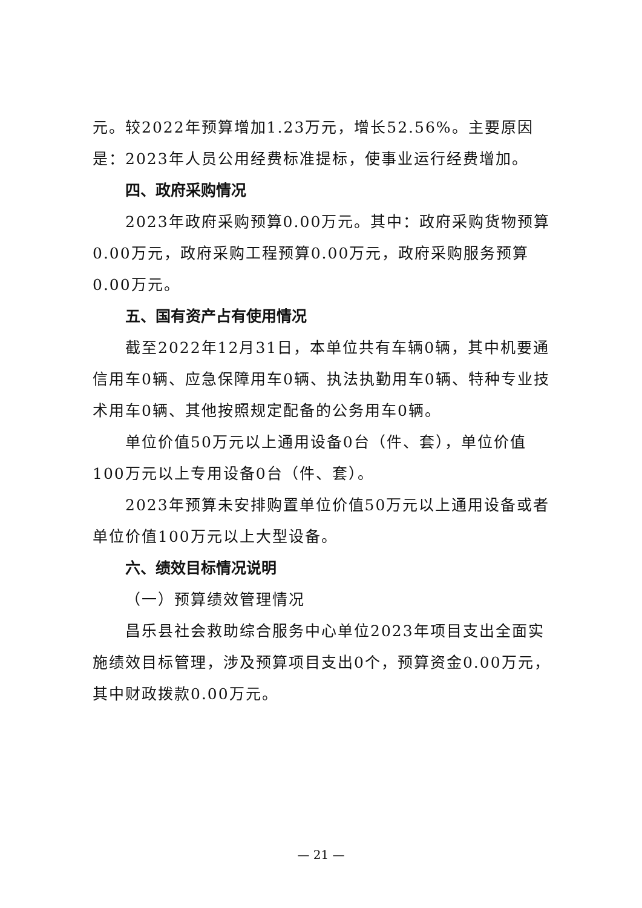元。较2022年预算增加1.23万元，增长52.56%。主要原因是：2023年人员公用经费标准提标，使事业运行经费增加。
四、政府采购情况
2023年政府采购预算0.00万元。其中：政府采购货物预算0.00万元，政府采购工程预算0.00万元，政府采购服务预算0.00万元。
五、国有资产占有使用情况
截至2022年12月31日，本单位共有车辆0辆，其中机要通信用车0辆、应急保障用车0辆、执法执勤用车0辆、特种专业技术用车0辆、其他按照规定配备的公务用车0辆。
单位价值50万元以上通用设备0台（件、套），单位价值100万元以上专用设备0台（件、套）。
2023年预算未安排购置单位价值50万元以上通用设备或者单位价值100万元以上大型设备。
六、绩效目标情况说明
（一）预算绩效管理情况
昌乐县社会救助综合服务中心单位2023年项目支出全面实施绩效目标管理，涉及预算项目支出0个，预算资金0.00万元，其中财政拨款0.00万元。
— 21 —